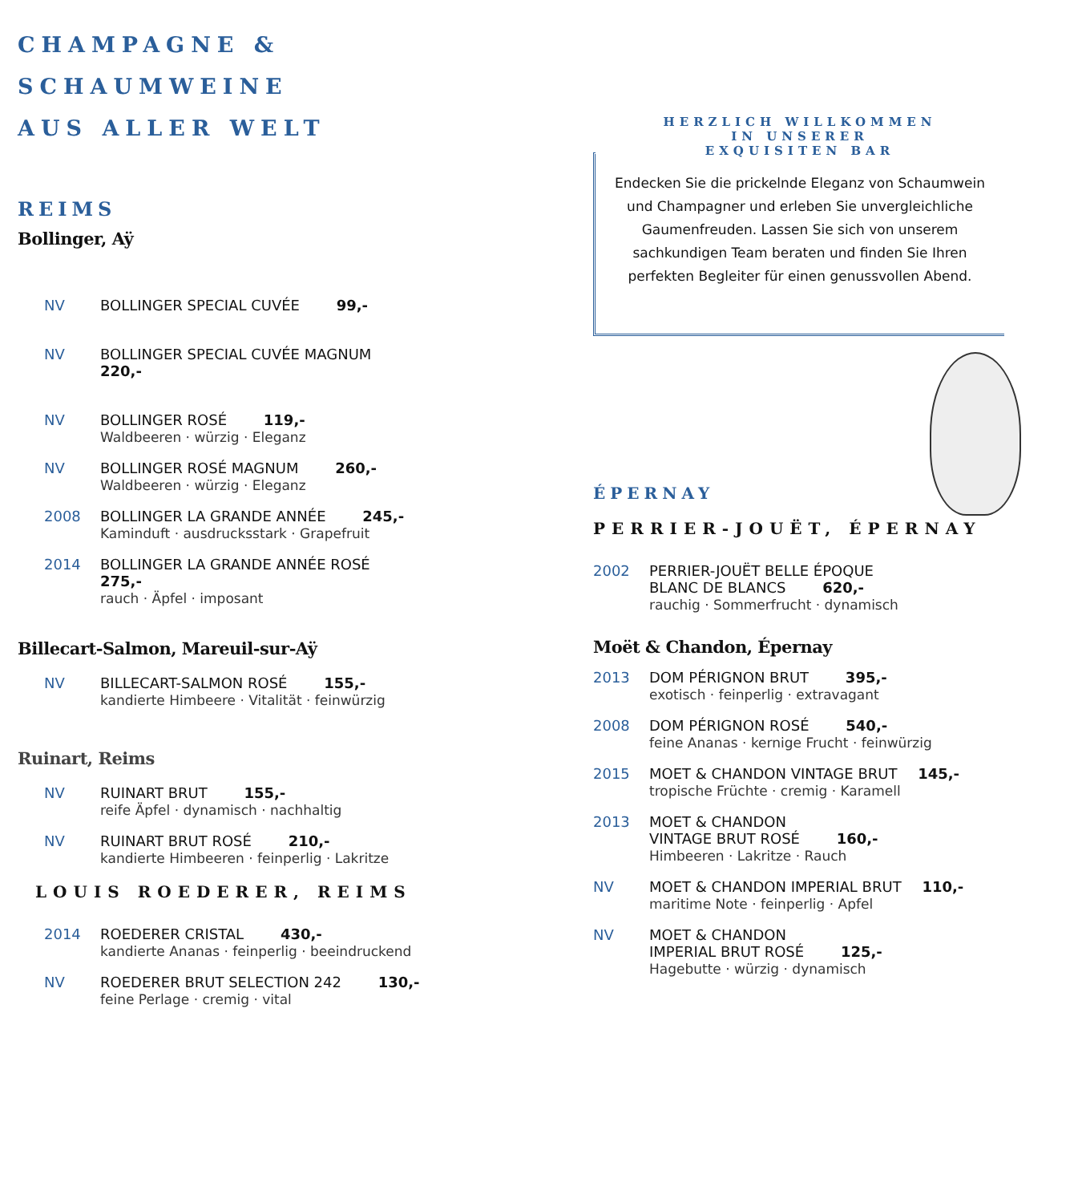CHAMPAGNE &
SCHAUMWEINE
AUS ALLER WELT
REIMS
Bollinger, Aÿ
NV BOLLINGER SPECIAL CUVÉE 99,-
NV BOLLINGER SPECIAL CUVÉE MAGNUM
220,-
NV BOLLINGER ROSÉ 119,-
Waldbeeren · würzig · Eleganz
NV BOLLINGER ROSÉ MAGNUM 260,-
Waldbeeren · würzig · Eleganz
2008 BOLLINGER LA GRANDE ANNÉE 245,-
Kaminduft · ausdrucksstark · Grapefruit
2014 BOLLINGER LA GRANDE ANNÉE ROSÉ
275,-
rauch · Äpfel · imposant
Billecart-Salmon, Mareuil-sur-Aÿ
NV BILLECART-SALMON ROSÉ 155,-
kandierte Himbeere · Vitalität · feinwürzig
Ruinart, Reims
NV RUINART BRUT 155,-
reife Äpfel · dynamisch · nachhaltig
NV RUINART BRUT ROSÉ 210,-
kandierte Himbeeren · feinperlig · Lakritze
LOUIS ROEDERER, REIMS
2014 ROEDERER CRISTAL 430,-
kandierte Ananas · feinperlig · beeindruckend
NV ROEDERER BRUT SELECTION 242 130,-
feine Perlage · cremig · vital
HERZLICH WILLKOMMEN
IN UNSERER
EXQUISITEN BAR
Endecken Sie die prickelnde Eleganz von Schaumwein und Champagner und erleben Sie unvergleichliche Gaumenfreuden. Lassen Sie sich von unserem sachkundigen Team beraten und finden Sie Ihren perfekten Begleiter für einen genussvollen Abend.
ÉPERNAY
PERRIER-JOUËT, ÉPERNAY
2002 PERRIER-JOUËT BELLE ÉPOQUE
BLANC DE BLANCS 620,-
rauchig · Sommerfrucht · dynamisch
Moët & Chandon, Épernay
2013 DOM PÉRIGNON BRUT 395,-
exotisch · feinperlig · extravagant
2008 DOM PÉRIGNON ROSÉ 540,-
feine Ananas · kernige Frucht · feinwürzig
2015 MOET & CHANDON VINTAGE BRUT 145,-
tropische Früchte · cremig · Karamell
2013 MOET & CHANDON
VINTAGE BRUT ROSÉ 160,-
Himbeeren · Lakritze · Rauch
NV MOET & CHANDON IMPERIAL BRUT 110,-
maritime Note · feinperlig · Apfel
NV MOET & CHANDON
IMPERIAL BRUT ROSÉ 125,-
Hagebutte · würzig · dynamisch